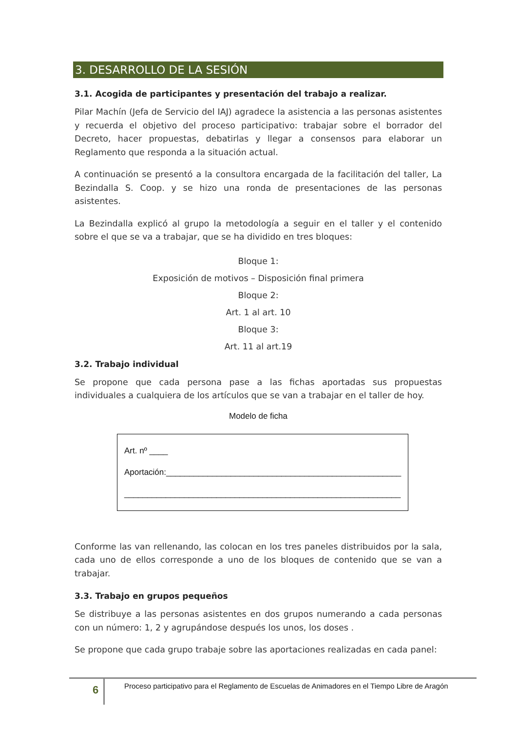3. DESARROLLO DE LA SESIÓN
3.1. Acogida de participantes y presentación del trabajo a realizar.
Pilar Machín (Jefa de Servicio del IAJ) agradece la asistencia a las personas asistentes y recuerda el objetivo del proceso participativo: trabajar sobre el borrador del Decreto, hacer propuestas, debatirlas y llegar a consensos para elaborar un Reglamento que responda a la situación actual.
A continuación se presentó a la consultora encargada de la facilitación del taller, La Bezindalla S. Coop. y se hizo una ronda de presentaciones de las personas asistentes.
La Bezindalla explicó al grupo la metodología a seguir en el taller y el contenido sobre el que se va a trabajar, que se ha dividido en tres bloques:
Bloque 1:
Exposición de motivos – Disposición final primera
Bloque 2:
Art. 1 al art. 10
Bloque 3:
Art. 11 al art.19
3.2. Trabajo individual
Se propone que cada persona pase a las fichas aportadas sus propuestas individuales a cualquiera de los artículos que se van a trabajar en el taller de hoy.
Modelo de ficha
Art. nº ____
Aportación:___________________________________________________
____________________________________________________________
Conforme las van rellenando, las colocan en los tres paneles distribuidos por la sala, cada uno de ellos corresponde a uno de los bloques de contenido que se van a trabajar.
3.3. Trabajo en grupos pequeños
Se distribuye a las personas asistentes en dos grupos numerando a cada personas con un número: 1, 2 y agrupándose después los unos, los doses .
Se propone que cada grupo trabaje sobre las aportaciones realizadas en cada panel:
6 Proceso participativo para el Reglamento de Escuelas de Animadores en el Tiempo Libre de Aragón